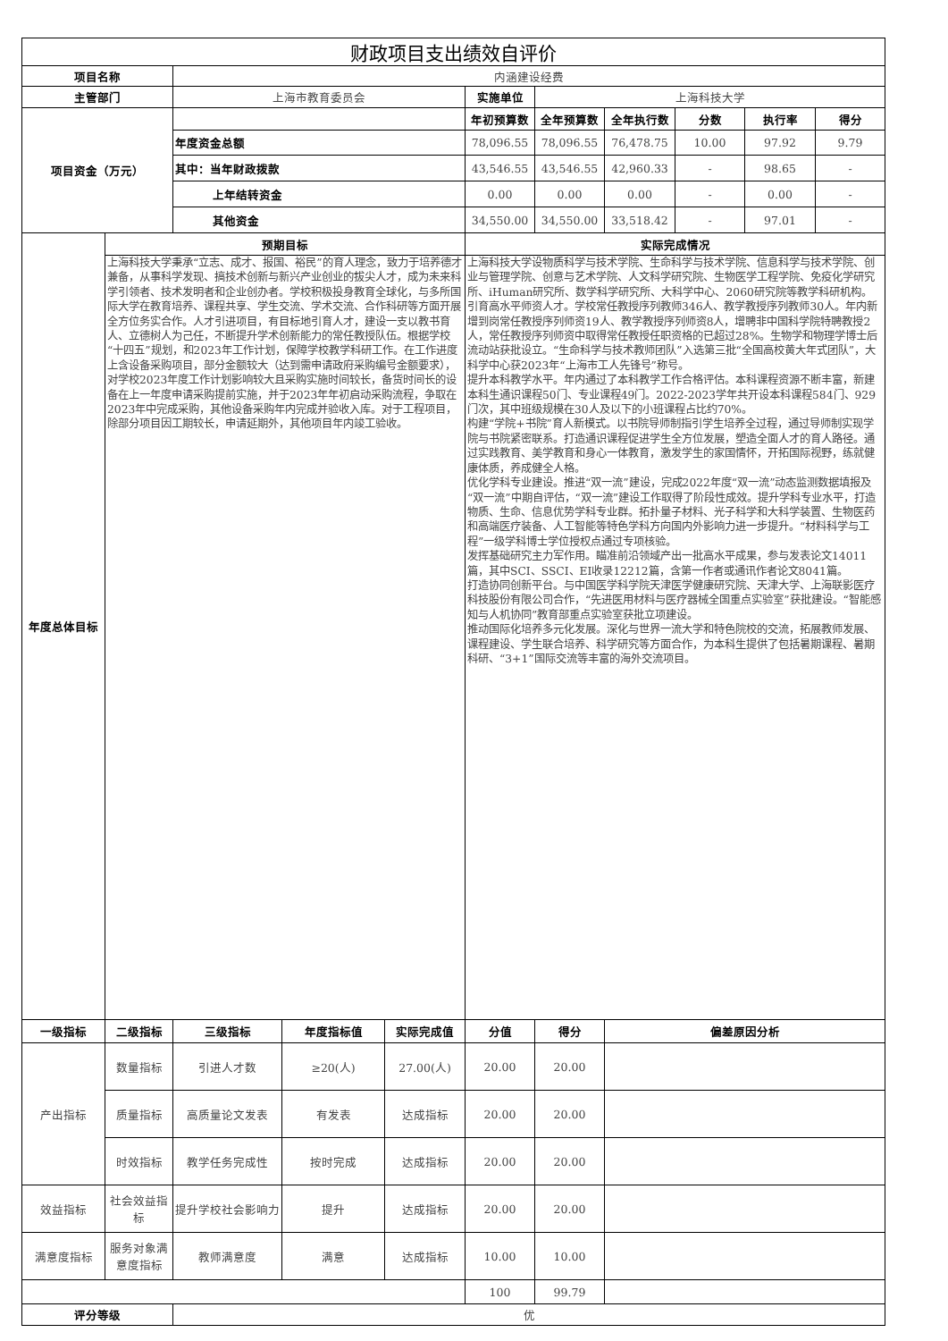| 财政项目支出绩效自评价 | | | | | | | | | | |
| --- | --- | --- | --- | --- | --- | --- | --- | --- | --- | --- |
| 项目名称 | | 内涵建设经费 | | | | | | | | |
| 主管部门 | | 上海市教育委员会 | | | 实施单位 | 上海科技大学 | | | | |
| 项目资金（万元） | | | | | 年初预算数 | 全年预算数 | 全年执行数 | 分数 | 执行率 | 得分 |
| | | 年度资金总额 | | | 78,096.55 | 78,096.55 | 76,478.75 | 10.00 | 97.92 | 9.79 |
| | | 其中：当年财政拨款 | | | 43,546.55 | 43,546.55 | 42,960.33 | - | 98.65 | - |
| | | 上年结转资金 | | | 0.00 | 0.00 | 0.00 | - | 0.00 | - |
| | | 其他资金 | | | 34,550.00 | 34,550.00 | 33,518.42 | - | 97.01 | - |
| 年度总体目标 | 预期目标 | | | | 实际完成情况 | | | | | |
| | 上海科技大学秉承“立志、成才、报国、裕民”的育人理念，致力于培养德才兼备，从事科学发现、搞技术创新与新兴产业创业的拔尖人才，成为未来科学引领者、技术发明者和企业创办者。学校积极投身教育全球化，与多所国际大学在教育培养、课程共享、学生交流、学术交流、合作科研等方面开展全方位务实合作。人才引进项目，有目标地引育人才，建设一支以教书育人、立德树人为己任，不断提升学术创新能力的常任教授队伍。根据学校“十四五”规划，和2023年工作计划，保障学校教学科研工作。在工作进度上含设备采购项目，部分金额较大（达到需申请政府采购编号金额要求），对学校2023年度工作计划影响较大且采购实施时间较长，备货时间长的设备在上一年度申请采购提前实施，并于2023年年初启动采购流程，争取在2023年中完成采购，其他设备采购年内完成并验收入库。对于工程项目，除部分项目因工期较长，申请延期外，其他项目年内竣工验收。 | | | | 上海科技大学设物质科学与技术学院、生命科学与技术学院、信息科学与技术学院、创业与管理学院、创意与艺术学院、人文科学研究院、生物医学工程学院、免疫化学研究所、iHuman研究所、数学科学研究所、大科学中心、2060研究院等教学科研机构。 引育高水平师资人才。学校常任教授序列教师346人、教学教授序列教师30人。年内新增到岗常任教授序列师资19人、教学教授序列师资8人，增聘非中国科学院特聘教授2人，常任教授序列师资中取得常任教授任职资格的已超过28%。生物学和物理学博士后流动站获批设立。“生命科学与技术教师团队”入选第三批“全国高校黄大年式团队”，大科学中心获2023年“上海市工人先锋号”称号。 提升本科教学水平。年内通过了本科教学工作合格评估。本科课程资源不断丰富，新建本科生通识课程50门、专业课程49门。2022-2023学年共开设本科课程584门、929门次，其中班级规模在30人及以下的小班课程占比约70%。 构建“学院+书院”育人新模式。以书院导师制指引学生培养全过程，通过导师制实现学院与书院紧密联系。打造通识课程促进学生全方位发展，塑造全面人才的育人路径。通过实践教育、美学教育和身心一体教育，激发学生的家国情怀，开拓国际视野，练就健康体质，养成健全人格。 优化学科专业建设。推进“双一流”建设，完成2022年度“双一流”动态监测数据填报及“双一流”中期自评估，“双一流”建设工作取得了阶段性成效。提升学科专业水平，打造物质、生命、信息优势学科专业群。拓扑量子材料、光子科学和大科学装置、生物医药和高端医疗装备、人工智能等特色学科方向国内外影响力进一步提升。“材料科学与工程”一级学科博士学位授权点通过专项核验。 发挥基础研究主力军作用。瞄准前沿领域产出一批高水平成果，参与发表论文14011篇，其中SCI、SSCI、EI收录12212篇，含第一作者或通讯作者论文8041篇。 打造协同创新平台。与中国医学科学院天津医学健康研究院、天津大学、上海联影医疗科技股份有限公司合作，“先进医用材料与医疗器械全国重点实验室”获批建设。“智能感知与人机协同”教育部重点实验室获批立项建设。 推动国际化培养多元化发展。深化与世界一流大学和特色院校的交流，拓展教师发展、课程建设、学生联合培养、科学研究等方面合作，为本科生提供了包括暑期课程、暑期科研、“3+1”国际交流等丰富的海外交流项目。 | | | | | |
| 一级指标 | 二级指标 | 三级指标 | 年度指标值 | 实际完成值 | 分值 | 得分 | 偏差原因分析 | | | |
| 产出指标 | 数量指标 | 引进人才数 | ≥20(人) | 27.00(人) | 20.00 | 20.00 | | | | |
| | 质量指标 | 高质量论文发表 | 有发表 | 达成指标 | 20.00 | 20.00 | | | | |
| | 时效指标 | 教学任务完成性 | 按时完成 | 达成指标 | 20.00 | 20.00 | | | | |
| 效益指标 | 社会效益指标 | 提升学校社会影响力 | 提升 | 达成指标 | 20.00 | 20.00 | | | | |
| 满意度指标 | 服务对象满意度指标 | 教师满意度 | 满意 | 达成指标 | 10.00 | 10.00 | | | | |
| | | | | | 100 | 99.79 | | | | |
| 评分等级 | | 优 | | | | | | | | |